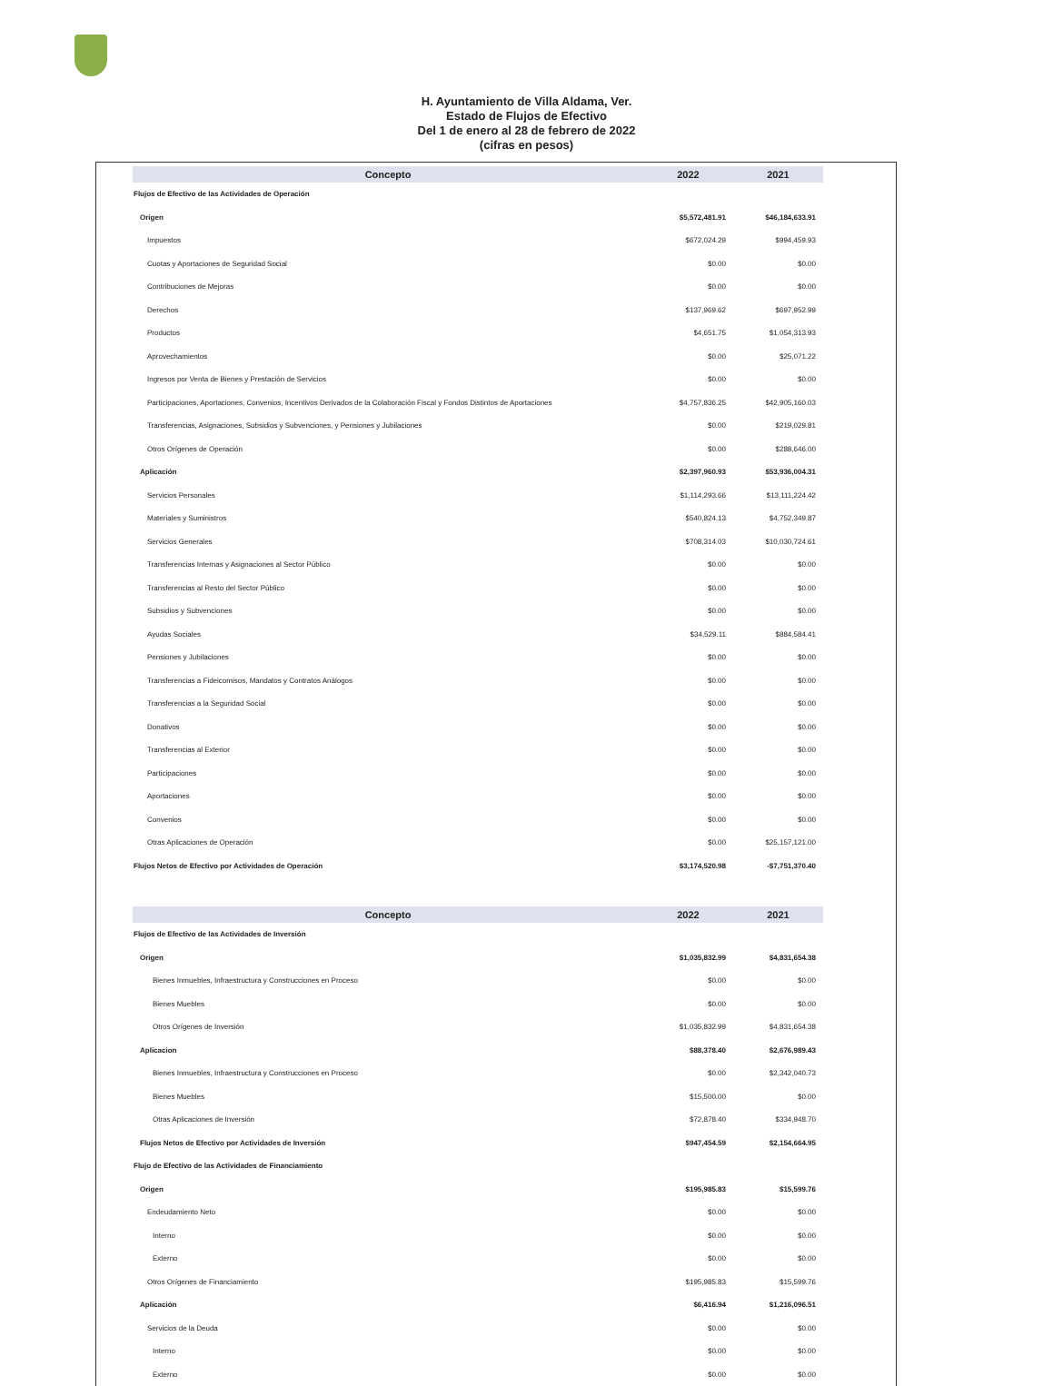H. Ayuntamiento de Villa Aldama, Ver.
Estado de Flujos de Efectivo
Del 1 de enero al 28 de febrero de 2022
(cifras en pesos)
| Concepto | 2022 | 2021 |
| --- | --- | --- |
| Flujos de Efectivo de las Actividades de Operación | | |
| Origen | $5,572,481.91 | $46,184,633.91 |
| Impuestos | $672,024.29 | $994,459.93 |
| Cuotas y Aportaciones de Seguridad Social | $0.00 | $0.00 |
| Contribuciones de Mejoras | $0.00 | $0.00 |
| Derechos | $137,969.62 | $697,952.99 |
| Productos | $4,651.75 | $1,054,313.93 |
| Aprovechamientos | $0.00 | $25,071.22 |
| Ingresos por Venta de Bienes y Prestación de Servicios | $0.00 | $0.00 |
| Participaciones, Aportaciones, Convenios, Incentivos Derivados de la Colaboración Fiscal y Fondos Distintos de Aportaciones | $4,757,836.25 | $42,905,160.03 |
| Transferencias, Asignaciones, Subsidios y Subvenciones, y Pensiones y Jubilaciones | $0.00 | $219,029.81 |
| Otros Orígenes de Operación | $0.00 | $288,646.00 |
| Aplicación | $2,397,960.93 | $53,936,004.31 |
| Servicios Personales | $1,114,293.66 | $13,111,224.42 |
| Materiales y Suministros | $540,824.13 | $4,752,349.87 |
| Servicios Generales | $708,314.03 | $10,030,724.61 |
| Transferencias Internas y Asignaciones al Sector Público | $0.00 | $0.00 |
| Transferencias al Resto del Sector Público | $0.00 | $0.00 |
| Subsidios y Subvenciones | $0.00 | $0.00 |
| Ayudas Sociales | $34,529.11 | $884,584.41 |
| Pensiones y Jubilaciones | $0.00 | $0.00 |
| Transferencias a Fideicomisos, Mandatos y Contratos Análogos | $0.00 | $0.00 |
| Transferencias a la Seguridad Social | $0.00 | $0.00 |
| Donativos | $0.00 | $0.00 |
| Transferencias al Exterior | $0.00 | $0.00 |
| Participaciones | $0.00 | $0.00 |
| Aportaciones | $0.00 | $0.00 |
| Convenios | $0.00 | $0.00 |
| Otras Aplicaciones de Operación | $0.00 | $25,157,121.00 |
| Flujos Netos de Efectivo por Actividades de Operación | $3,174,520.98 | -$7,751,370.40 |
| Concepto | 2022 | 2021 |
| Flujos de Efectivo de las Actividades de Inversión | | |
| Origen | $1,035,832.99 | $4,831,654.38 |
| Bienes Inmuebles, Infraestructura y Construcciones en Proceso | $0.00 | $0.00 |
| Bienes Muebles | $0.00 | $0.00 |
| Otros Orígenes de Inversión | $1,035,832.99 | $4,831,654.38 |
| Aplicacion | $88,378.40 | $2,676,989.43 |
| Bienes Inmuebles, Infraestructura y Construcciones en Proceso | $0.00 | $2,342,040.73 |
| Bienes Muebles | $15,500.00 | $0.00 |
| Otras Aplicaciones de Inversión | $72,878.40 | $334,948.70 |
| Flujos Netos de Efectivo por Actividades de Inversión | $947,454.59 | $2,154,664.95 |
| Flujo de Efectivo de las Actividades de Financiamiento | | |
| Origen | $195,985.83 | $15,599.76 |
| Endeudamiento Neto | $0.00 | $0.00 |
| Interno | $0.00 | $0.00 |
| Externo | $0.00 | $0.00 |
| Otros Orígenes de Financiamiento | $195,985.83 | $15,599.76 |
| Aplicación | $6,416.94 | $1,216,096.51 |
| Servicios de la Deuda | $0.00 | $0.00 |
| Interno | $0.00 | $0.00 |
| Externo | $0.00 | $0.00 |